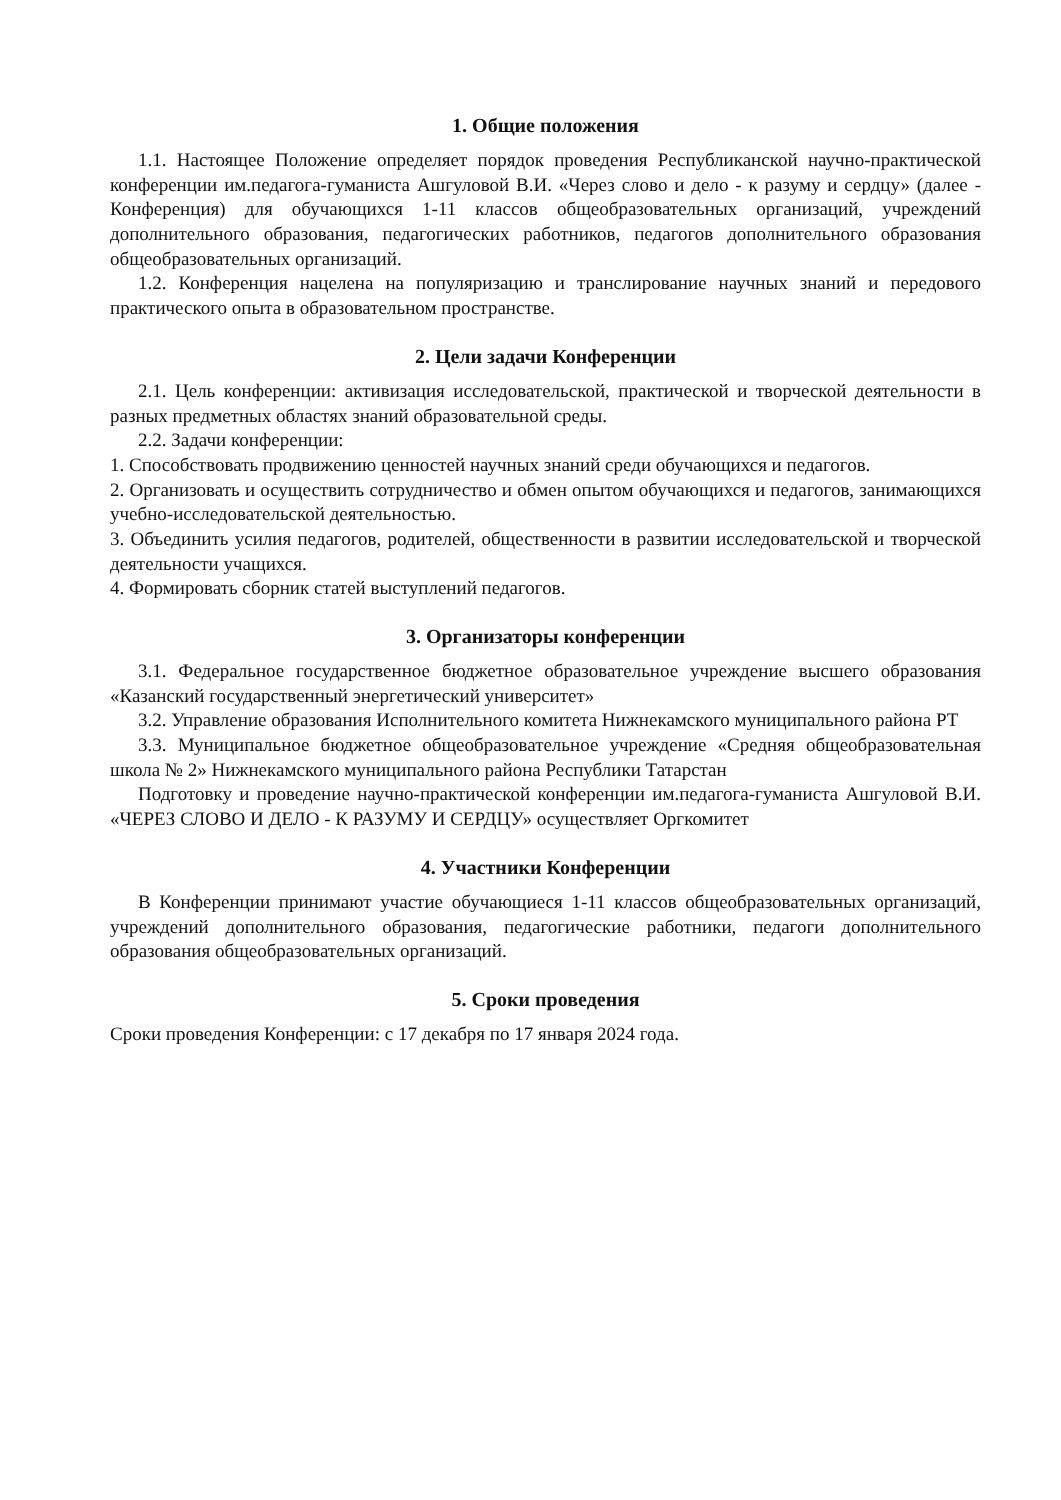1. Общие положения
1.1. Настоящее Положение определяет порядок проведения Республиканской научно-практической конференции им.педагога-гуманиста Ашгуловой В.И. «Через слово и дело - к разуму и сердцу» (далее - Конференция) для обучающихся 1-11 классов общеобразовательных организаций, учреждений дополнительного образования, педагогических работников, педагогов дополнительного образования общеобразовательных организаций.
1.2. Конференция нацелена на популяризацию и транслирование научных знаний и передового практического опыта в образовательном пространстве.
2. Цели задачи Конференции
2.1. Цель конференции: активизация исследовательской, практической и творческой деятельности в разных предметных областях знаний образовательной среды.
2.2. Задачи конференции:
1. Способствовать продвижению ценностей научных знаний среди обучающихся и педагогов.
2. Организовать и осуществить сотрудничество и обмен опытом обучающихся и педагогов, занимающихся учебно-исследовательской деятельностью.
3. Объединить усилия педагогов, родителей, общественности в развитии исследовательской и творческой деятельности учащихся.
4. Формировать сборник статей выступлений педагогов.
3. Организаторы конференции
3.1. Федеральное государственное бюджетное образовательное учреждение высшего образования «Казанский государственный энергетический университет»
3.2. Управление образования Исполнительного комитета Нижнекамского муниципального района РТ
3.3. Муниципальное бюджетное общеобразовательное учреждение «Средняя общеобразовательная школа № 2» Нижнекамского муниципального района Республики Татарстан
Подготовку и проведение научно-практической конференции им.педагога-гуманиста Ашгуловой В.И. «ЧЕРЕЗ СЛОВО И ДЕЛО - К РАЗУМУ И СЕРДЦУ» осуществляет Оргкомитет
4. Участники Конференции
В Конференции принимают участие обучающиеся 1-11 классов общеобразовательных организаций, учреждений дополнительного образования, педагогические работники, педагоги дополнительного образования общеобразовательных организаций.
5. Сроки проведения
Сроки проведения Конференции: с 17 декабря по 17 января 2024 года.